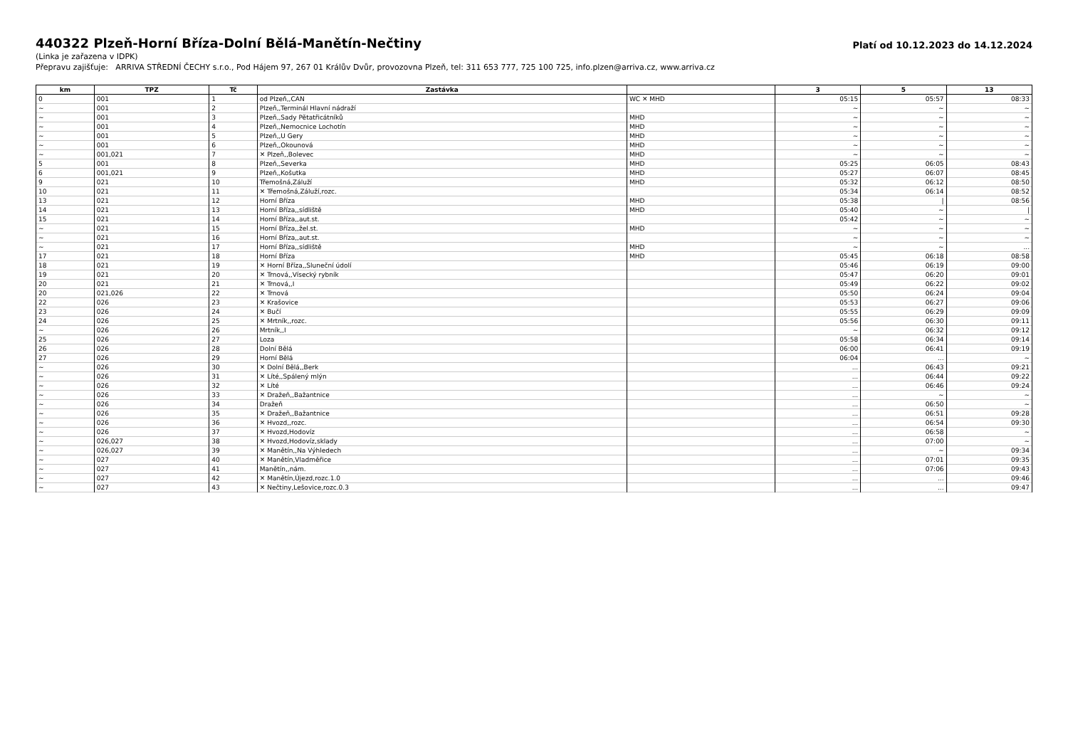440322 Plzeň-Horní Bříza-Dolní Bělá-Manětín-Nečtiny
Platí od 10.12.2023 do 14.12.2024
(Linka je zařazena v IDPK)
Přepravu zajišťuje: ARRIVA STŘEDNÍ ČECHY s.r.o., Pod Hájem 97, 267 01 Králův Dvůr, provozovna Plzeň, tel: 311 653 777, 725 100 725, info.plzen@arriva.cz, www.arriva.cz
| km | TPZ | Tč | Zastávka | | 3 | 5 | 13 |
| --- | --- | --- | --- | --- | --- | --- | --- |
| 0 | 001 | 1 | od Plzeň,,CAN | WC ✕ MHD | 05:15 | 05:57 | 08:33 |
| ~ | 001 | 2 | Plzeň,,Terminál Hlavní nádraží | | ~ | ~ | ~ |
| ~ | 001 | 3 | Plzeň,,Sady Pětatřicátníků | MHD | ~ | ~ | ~ |
| ~ | 001 | 4 | Plzeň,,Nemocnice Lochotín | MHD | ~ | ~ | ~ |
| ~ | 001 | 5 | Plzeň,,U Gery | MHD | ~ | ~ | ~ |
| ~ | 001 | 6 | Plzeň,,Okounová | MHD | ~ | ~ | ~ |
| ~ | 001,021 | 7 | ✕ Plzeň,,Bolevec | MHD | ~ | ~ | ~ |
| 5 | 001 | 8 | Plzeň,,Severka | MHD | 05:25 | 06:05 | 08:43 |
| 6 | 001,021 | 9 | Plzeň,,Košutka | MHD | 05:27 | 06:07 | 08:45 |
| 9 | 021 | 10 | Třemošná,Záluží | MHD | 05:32 | 06:12 | 08:50 |
| 10 | 021 | 11 | ✕ Třemošná,Záluží,rozc. | | 05:34 | 06:14 | 08:52 |
| 13 | 021 | 12 | Horní Bříza | MHD | 05:38 | / | 08:56 |
| 14 | 021 | 13 | Horní Bříza,,sídliště | MHD | 05:40 | ~ | / |
| 15 | 021 | 14 | Horní Bříza,,aut.st. | | 05:42 | ~ | ~ |
| ~ | 021 | 15 | Horní Bříza,,žel.st. | MHD | ~ | ~ | ~ |
| ~ | 021 | 16 | Horní Bříza,,aut.st. | | ~ | ~ | ~ |
| ~ | 021 | 17 | Horní Bříza,,sídliště | MHD | ~ | ~ | ... |
| 17 | 021 | 18 | Horní Bříza | MHD | 05:45 | 06:18 | 08:58 |
| 18 | 021 | 19 | ✕ Horní Bříza,,Sluneční údolí | | 05:46 | 06:19 | 09:00 |
| 19 | 021 | 20 | ✕ Trnová,,Vísecký rybník | | 05:47 | 06:20 | 09:01 |
| 20 | 021 | 21 | ✕ Trnová,,I | | 05:49 | 06:22 | 09:02 |
| 20 | 021,026 | 22 | ✕ Trnová | | 05:50 | 06:24 | 09:04 |
| 22 | 026 | 23 | ✕ Krašovice | | 05:53 | 06:27 | 09:06 |
| 23 | 026 | 24 | ✕ Bučí | | 05:55 | 06:29 | 09:09 |
| 24 | 026 | 25 | ✕ Mrtník,,rozc. | | 05:56 | 06:30 | 09:11 |
| ~ | 026 | 26 | Mrtník,,I | | ~ | 06:32 | 09:12 |
| 25 | 026 | 27 | Loza | | 05:58 | 06:34 | 09:14 |
| 26 | 026 | 28 | Dolní Bělá | | 06:00 | 06:41 | 09:19 |
| 27 | 026 | 29 | Horní Bělá | | 06:04 | ... | ~ |
| ~ | 026 | 30 | ✕ Dolní Bělá,,Berk | | ... | 06:43 | 09:21 |
| ~ | 026 | 31 | ✕ Líté,,Spálený mlýn | | ... | 06:44 | 09:22 |
| ~ | 026 | 32 | ✕ Líté | | ... | 06:46 | 09:24 |
| ~ | 026 | 33 | ✕ Dražeň,,Bažantnice | | ... | ~ | ~ |
| ~ | 026 | 34 | Dražeň | | ... | 06:50 | ~ |
| ~ | 026 | 35 | ✕ Dražeň,,Bažantnice | | ... | 06:51 | 09:28 |
| ~ | 026 | 36 | ✕ Hvozd,,rozc. | | ... | 06:54 | 09:30 |
| ~ | 026 | 37 | ✕ Hvozd,Hodovíz | | ... | 06:58 | ~ |
| ~ | 026,027 | 38 | ✕ Hvozd,Hodovíz,sklady | | ... | 07:00 | ~ |
| ~ | 026,027 | 39 | ✕ Manětín,,Na Výhledech | | ... | ~ | 09:34 |
| ~ | 027 | 40 | ✕ Manětín,Vladměřice | | ... | 07:01 | 09:35 |
| ~ | 027 | 41 | Manětín,,nám. | | ... | 07:06 | 09:43 |
| ~ | 027 | 42 | ✕ Manětín,Újezd,rozc.1.0 | | ... | ... | 09:46 |
| ~ | 027 | 43 | ✕ Nečtiny,Lešovice,rozc.0.3 | | ... | ... | 09:47 |